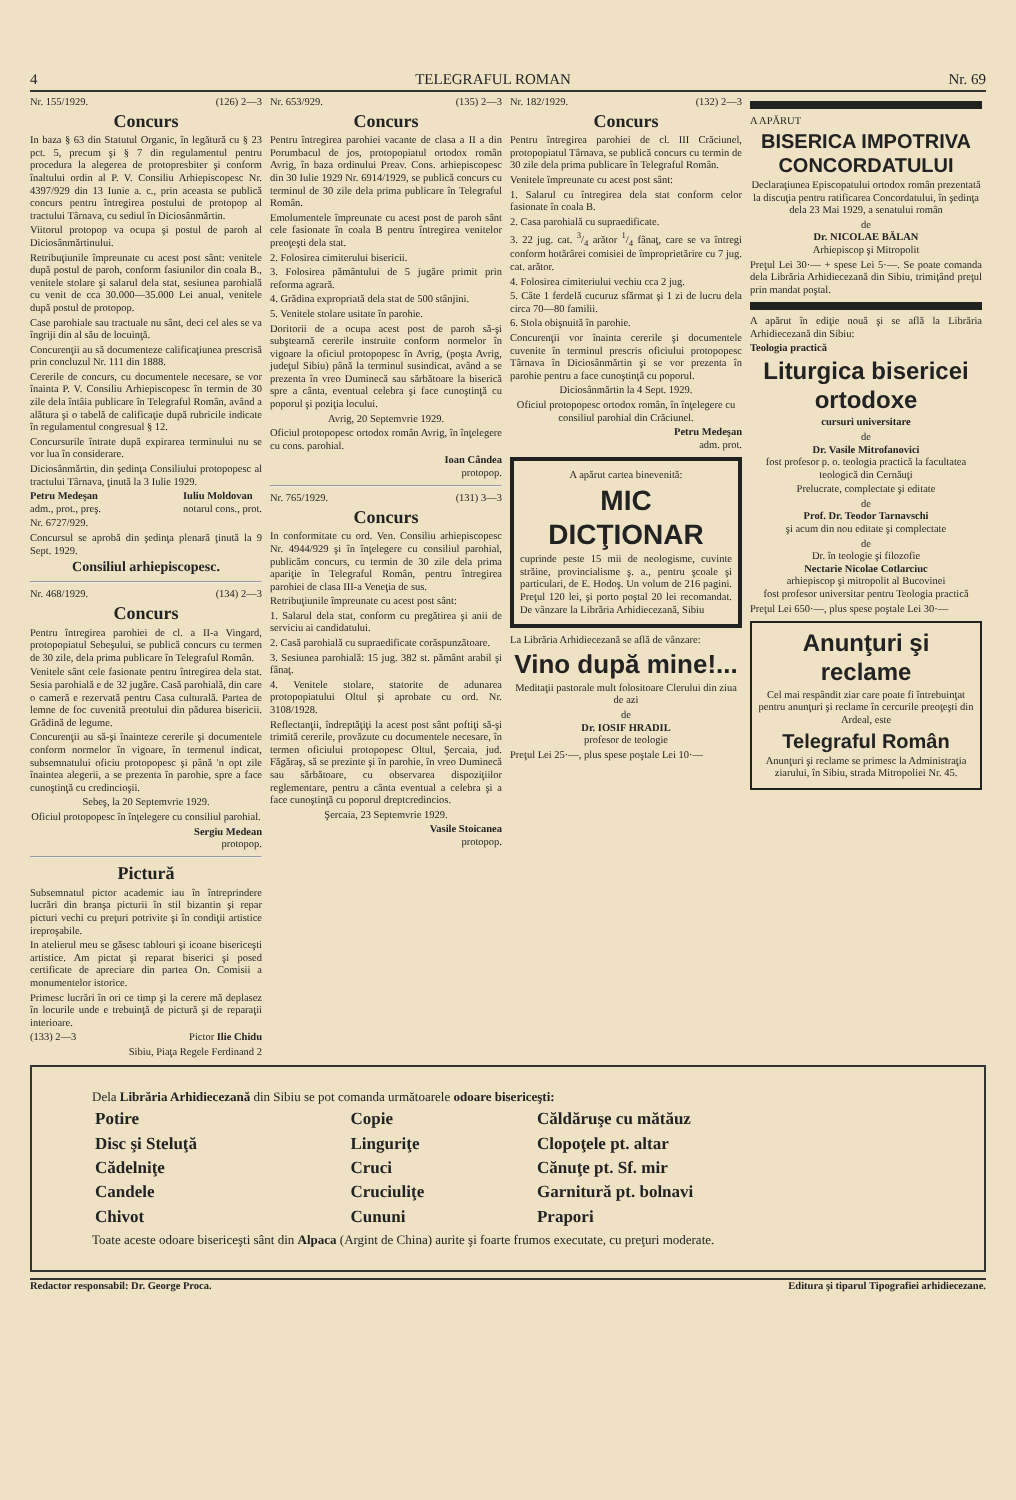4 TELEGRAFUL ROMAN Nr. 69
Nr. 155/1929. (126) 2—3
Concurs
In baza § 63 din Statutul Organic, în legătură cu § 23 pct. 5, precum şi § 7 din regulamentul pentru procedura la alegerea de protopresbiter şi conform înaltului ordin al P. V. Consiliu Arhiepiscopesc Nr. 4397/929 din 13 Iunie a. c., prin aceasta se publică concurs pentru întregirea postului de protopop al tractului Târnava, cu sediul în Diciosânmărtin.
Viitorul protopop va ocupa şi postul de paroh al Diciosânmărtinului.
Retribuţiunile împreunate cu acest post sânt: venitele după postul de paroh, conform fasiunilor din coala B., venitele stolare şi salarul dela stat, sesiunea parohială cu venit de cca 30.000—35.000 Lei anual, venitele după postul de protopop.
Case parohiale sau tractuale nu sânt, deci cel ales se va îngriji din al său de locuinţă.
Concurenţii au să documenteze calificaţiunea prescrisă prin concluzul Nr. 111 din 1888.
Cererile de concurs, cu documentele necesare, se vor înainta P. V. Consiliu Arhiepiscopesc în termin de 30 zile dela întâia publicare în Telegraful Român, având a alătura şi o tabelă de calificaţie după rubricile indicate în regulamentul congresual § 12.
Concursurile întrate după expirarea terminului nu se vor lua în considerare.
Diciosânmărtin, din şedinţa Consiliului protopopesc al tractului Târnava, ţinută la 3 Iulie 1929.
Petru Medeşan
adm., prot., preş. Iuliu Moldovan
notarul cons., prot.
Nr. 6727/929.
Concursul se aprobă din şedinţa plenară ţinută la 9 Sept. 1929.
Consiliul arhiepiscopesc.
Nr. 468/1929. (134) 2—3
Concurs
Pentru întregirea parohiei de cl. a II-a Vingard, protopopiatul Sebeşului, se publică concurs cu termen de 30 zile, dela prima publicare în Telegraful Român.
Venitele sânt cele fasionate pentru întregirea dela stat. Sesia parohială e de 32 jugăre. Casă parohială, din care o cameră e rezervată pentru Casa culturală. Partea de lemne de foc cuvenită preotului din pădurea bisericii. Grădină de legume.
Concurenţii au să-şi înainteze cererile şi documentele conform normelor în vigoare, în termenul indicat, subsemnatului oficiu protopopesc şi până 'n opt zile înaintea alegerii, a se prezenta în parohie, spre a face cunoştinţă cu credincioşii.
Sebeş, la 20 Septemvrie 1929.
Oficiul protopopesc în înţelegere cu consiliul parohial.
Sergiu Medean
protopop.
Pictură
Subsemnatul pictor academic iau în întreprindere lucrări din branşa picturii în stil bizantin şi repar picturi vechi cu preţuri potrivite şi în condiţii artistice ireproşabile.
In atelierul meu se găsesc tablouri şi icoane bisericeşti artistice. Am pictat şi reparat biserici şi posed certificate de apreciare din partea On. Comisii a monumentelor istorice.
Primesc lucrări în ori ce timp şi la cerere mă deplasez în locurile unde e trebuinţă de pictură şi de reparaţii interioare.
(133) 2—3 Pictor Ilie Chidu
Sibiu, Piaţa Regele Ferdinand 2
Nr. 653/929. (135) 2—3
Concurs
Pentru întregirea parohiei vacante de clasa a II a din Porumbacul de jos, protopopiatul ortodox român Avrig, în baza ordinului Preav. Cons. arhiepiscopesc din 30 Iulie 1929 Nr. 6914/1929, se publică concurs cu terminul de 30 zile dela prima publicare în Telegraful Român.
Emolumentele împreunate cu acest post de paroh sânt cele fasionate în coala B pentru întregirea venitelor preoţeşti dela stat.
2. Folosirea cimiterului bisericii.
3. Folosirea pământului de 5 jugăre primit prin reforma agrară.
4. Grădina expropriată dela stat de 500 stânjini.
5. Venitele stolare usitate în parohie.
Doritorii de a ocupa acest post de paroh să-şi subştearnă cererile instruite conform normelor în vigoare la oficiul protopopesc în Avrig, (poşta Avrig, judeţul Sibiu) până la terminul susindicat, având a se prezenta în vreo Duminecă sau sărbătoare la biserică spre a cânta, eventual celebra şi face cunoştinţă cu poporul şi poziţia locului.
Avrig, 20 Septemvrie 1929.
Oficiul protopopesc ortodox român Avrig, în înţelegere cu cons. parohial.
Ioan Cândea
protopop.
Nr. 765/1929. (131) 3—3
Concurs
In conformitate cu ord. Ven. Consiliu arhiepiscopesc Nr. 4944/929 şi în înţelegere cu consiliul parohial, publicăm concurs, cu termin de 30 zile dela prima apariţie în Telegraful Român, pentru întregirea parohiei de clasa III-a Veneţia de sus.
Retribuţiunile împreunate cu acest post sânt:
1. Salarul dela stat, conform cu pregătirea şi anii de serviciu ai candidatului.
2. Casă parohială cu supraedificate corăspunzătoare.
3. Sesiunea parohială: 15 jug. 382 st. pământ arabil şi fânaţ.
4. Venitele stolare, statorite de adunarea protopopiatului Oltul şi aprobate cu ord. Nr. 3108/1928.
Reflectanţii, îndreptăţiţi la acest post sânt poftiţi să-şi trimită cererile, provăzute cu documentele necesare, în termen oficiului protopopesc Oltul, Şercaia, jud. Făgăraş, să se prezinte şi în parohie, în vreo Duminecă sau sărbătoare, cu observarea dispoziţiilor reglementare, pentru a cânta eventual a celebra şi a face cunoştinţă cu poporul dreptcredincios.
Şercaia, 23 Septemvrie 1929.
Vasile Stoicanea
protopop.
Nr. 182/1929. (132) 2—3
Concurs
Pentru întregirea parohiei de cl. III Crăciunel, protopopiatul Târnava, se publică concurs cu termin de 30 zile dela prima publicare în Telegraful Român.
Venitele împreunate cu acest post sânt:
1. Salarul cu întregirea dela stat conform celor fasionate în coala B.
2. Casa parohială cu supraedificate.
3. 22 jug. cat. 3/4 arător 1/4 fânaţ, care se va întregi conform hotărârei comisiei de împroprietărire cu 7 jug. cat. arător.
4. Folosirea cimiteriului vechiu cca 2 jug.
5. Câte 1 ferdelă cucuruz sfărmat şi 1 zi de lucru dela circa 70—80 familii.
6. Stola obişnuită în parohie.
Concurenţii vor înainta cererile şi documentele cuvenite în terminul prescris oficiului protopopesc Târnava în Diciosânmărtin şi se vor prezenta în parohie pentru a face cunoştinţă cu poporul.
Diciosânmărtin la 4 Sept. 1929.
Oficiul protopopesc ortodox român, în înţelegere cu consiliul parohial din Crăciunel.
Petru Medeşan
adm. prot.
A apărut cartea binevenită:
MIC DICŢIONAR
cuprinde peste 15 mii de neologisme, cuvinte străine, provincialisme ş. a., pentru şcoale şi particulari, de E. Hodoş. Un volum de 216 pagini. Preţul 120 lei, şi porto poştal 20 lei recomandat. De vânzare la Librăria Arhidiecezană, Sibiu
La Librăria Arhidiecezană se află de vânzare:
Vino după mine!...
Meditaţii pastorale mult folositoare Clerului din ziua de azi
de
Dr. IOSIF HRADIL
profesor de teologie
Preţul Lei 25·—, plus spese poştale Lei 10·—
A APĂRUT
BISERICA IMPOTRIVA CONCORDATULUI
Declaraţiunea Episcopatului ortodox român prezentată la discuţia pentru ratificarea Concordatului, în şedinţa dela 23 Mai 1929, a senatului român
de
Dr. NICOLAE BĂLAN
Arhiepiscop şi Mitropolit
Preţul Lei 30·— + spese Lei 5·—. Se poate comanda dela Librăria Arhidiecezană din Sibiu, trimiţând preţul prin mandat poştal.
A apărut în ediţie nouă şi se află la Librăria Arhidiecezană din Sibiu:
Teologia practică
Liturgica bisericei ortodoxe
cursuri universitare
de
Dr. Vasile Mitrofanovici
fost profesor p. o. teologia practică la facultatea teologică din Cernăuţi
Prelucrate, complectate şi editate
de
Prof. Dr. Teodor Tarnavschi
şi acum din nou editate şi complectate
de
Dr. în teologie şi filozofie
Nectarie Nicolae Cotlarciuc
arhiepiscop şi mitropolit al Bucovinei
fost profesor universitar pentru Teologia practică
Preţul Lei 650·—, plus spese poştale Lei 30·—
Anunţuri şi reclame
Cel mai respândit ziar care poate fi întrebuinţat pentru anunţuri şi reclame în cercurile preoţeşti din Ardeal, este
Telegraful Român
Anunţuri şi reclame se primesc la Administraţia ziarului, în Sibiu, strada Mitropoliei Nr. 45.
Dela Librăria Arhidiecezană din Sibiu se pot comanda următoarele odoare bisericeşti:
| Potire | Copie | Căldăruşe cu mătăuz |
| Disc şi Steluţă | Linguriţe | Clopoţele pt. altar |
| Cădelniţe | Cruci | Cănuţe pt. Sf. mir |
| Candele | Cruciuliţe | Garnitură pt. bolnavi |
| Chivot | Cununi | Prapori |
Toate aceste odoare bisericeşti sânt din Alpaca (Argint de China) aurite şi foarte frumos executate, cu preţuri moderate.
Redactor responsabil: Dr. George Proca. Editura şi tiparul Tipografiei arhidiecezane.